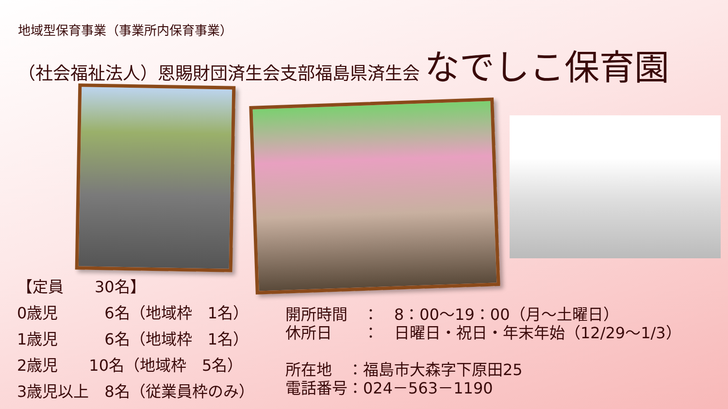地域型保育事業（事業所内保育事業）
（社会福祉法人）恩賜財団済生会支部福島県済生会 なでしこ保育園
【定員　　30名】 0歳児　　　6名（地域枠　1名） 1歳児　　　6名（地域枠　1名） 2歳児　　10名（地域枠　5名） 3歳児以上　8名（従業員枠のみ）
開所時間　：　8：00～19：00（月～土曜日） 休所日　　：　日曜日・祝日・年末年始（12/29～1/3） 所在地　：福島市大森字下原田25 電話番号：024－563－1190